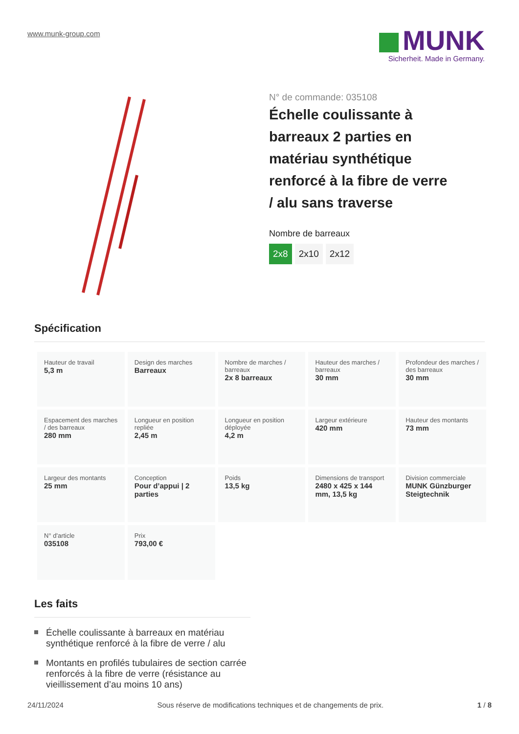www.munk-group.com
MUNK
Sicherheit. Made in Germany.
N° de commande: 035108
Échelle coulissante à barreaux 2 parties en matériau synthétique renforcé à la fibre de verre / alu sans traverse
Nombre de barreaux
2x8 2x10 2x12
Spécification
| Hauteur de travail 5,3 m | Design des marches Barreaux | Nombre de marches / barreaux 2x 8 barreaux | Hauteur des marches / barreaux 30 mm | Profondeur des marches / des barreaux 30 mm |
| Espacement des marches / des barreaux 280 mm | Longueur en position repliée 2,45 m | Longueur en position déployée 4,2 m | Largeur extérieure 420 mm | Hauteur des montants 73 mm |
| Largeur des montants 25 mm | Conception Pour d’appui / 2 parties | Poids 13,5 kg | Dimensions de transport 2480 x 425 x 144 mm, 13,5 kg | Division commerciale MUNK Günzburger Steigtechnik |
| N° d'article 035108 | Prix 793,00 € | | | |
Les faits
Échelle coulissante à barreaux en matériau synthétique renforcé à la fibre de verre / alu
Montants en profilés tubulaires de section carrée renforcés à la fibre de verre (résistance au vieillissement d’au moins 10 ans)
24/11/2024 Sous réserve de modifications techniques et de changements de prix. 1 / 8